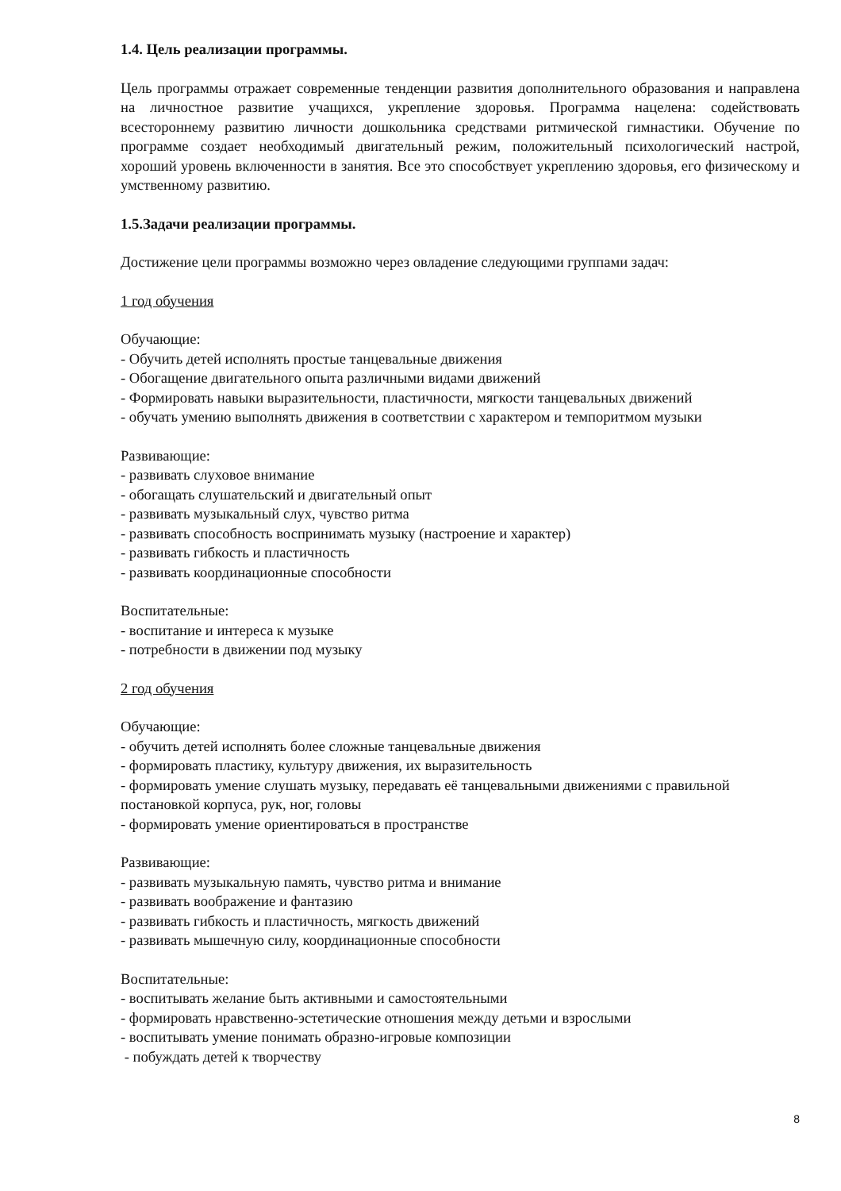1.4. Цель реализации программы.
Цель программы отражает современные тенденции развития дополнительного образования и направлена на личностное развитие учащихся, укрепление здоровья. Программа нацелена: содействовать всестороннему развитию личности дошкольника средствами ритмической гимнастики. Обучение по программе создает необходимый двигательный режим, положительный психологический настрой, хороший уровень включенности в занятия. Все это способствует укреплению здоровья, его физическому и умственному развитию.
1.5.Задачи реализации программы.
Достижение цели программы возможно через овладение следующими группами задач:
1 год обучения
Обучающие:
- Обучить детей исполнять простые танцевальные движения
- Обогащение двигательного опыта различными видами движений
- Формировать навыки выразительности, пластичности, мягкости танцевальных движений
- обучать умению выполнять движения в соответствии с характером и темпоритмом музыки
Развивающие:
- развивать слуховое внимание
- обогащать слушательский и двигательный опыт
- развивать музыкальный слух, чувство ритма
- развивать способность воспринимать музыку (настроение и характер)
- развивать гибкость и пластичность
- развивать координационные способности
Воспитательные:
- воспитание и интереса к музыке
- потребности в движении под музыку
2 год обучения
Обучающие:
- обучить детей исполнять более сложные танцевальные движения
- формировать пластику, культуру движения, их выразительность
- формировать умение слушать музыку, передавать её танцевальными движениями с правильной постановкой корпуса, рук, ног, головы
- формировать умение ориентироваться в пространстве
Развивающие:
- развивать музыкальную память, чувство ритма и внимание
- развивать воображение и фантазию
- развивать гибкость и пластичность, мягкость движений
- развивать мышечную силу, координационные способности
Воспитательные:
- воспитывать желание быть активными и самостоятельными
- формировать нравственно-эстетические отношения между детьми и взрослыми
- воспитывать умение понимать образно-игровые композиции
- побуждать детей к творчеству
8